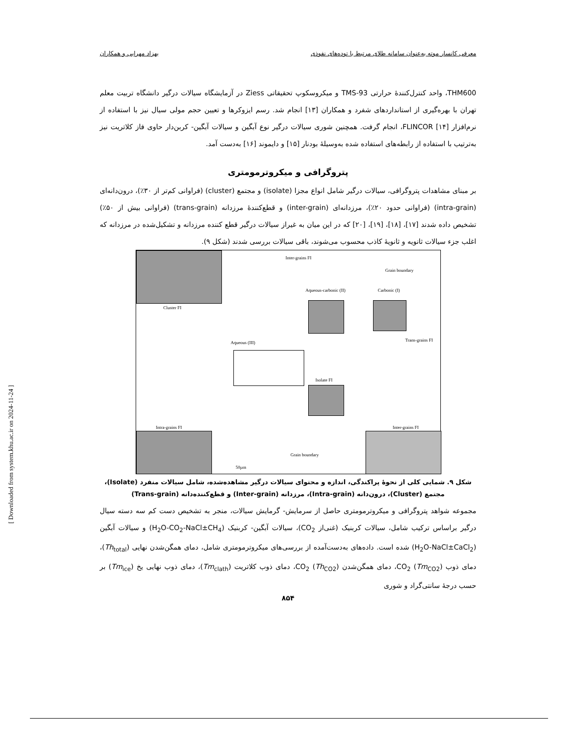معرفی کانسار موته به‌عنوان سامانه طلای مرتبط با توده‌های نفوذی بهزاد مهرابی و همکاران
THM600، واحد کنترل‌کنندهٔ حرارتی TMS-93 و میکروسکوپ تحقیقاتی Ziess در آزمایشگاه سیالات درگیر دانشگاه تربیت معلم تهران با بهره‌گیری از استانداردهای شفرد و همکاران [۱۳] انجام شد. رسم ایزوکرها و تعیین حجم مولی سیال نیز با استفاده از نرم‌افزار FLINCOR [۱۴]، انجام گرفت. همچنین شوری سیالات درگیر نوع آبگین و سیالات آبگین- کربن‌دار حاوی فاز کلاتریت نیز به‌ترتیب با استفاده از رابطه‌های استفاده شده به‌وسیلهٔ بودنار [۱۵] و دایموند [۱۶] به‌دست آمد.
پتروگرافی و میکروترمومتری
بر مبنای مشاهدات پتروگرافی، سیالات درگیر شامل انواع مجزا (isolate) و مجتمع (cluster) (فراوانی کم‌تر از ۳۰٪)، درون‌دانه‌ای (intra-grain) (فراوانی حدود ۲۰٪)، مرزدانه‌ای (inter-grain) و قطع‌کنندهٔ مرزدانه (trans-grain) (فراوانی بیش از ۵۰٪) تشخیص داده شدند [۱۷]، [۱۸]، [۱۹]، [۲۰] که در این میان به غیراز سیالات درگیر قطع کننده مرزدانه و تشکیل‌شده در مرزدانه که اغلب جزء سیالات ثانویه و ثانویهٔ کاذب محسوب می‌شوند، باقی سیالات بررسی شدند (شکل ۹).
Cluster FI
Inter-grains FI
Grain boundary
Aqueous-carbonic (II) Carbonic (I)
Aqueous (III) Trans-grains FI
Isolate FI
Intra-grains FI Inter-grains FI
Grain boundary
50µm
شکل ۹. شمایی کلی از نحوهٔ پراکندگی، اندازه و محتوای سیالات درگیر مشاهده‌شده، شامل سیالات منفرد (Isolate)، مجتمع (Cluster)، درون‌دانه (Intra-grain)، مرزدانه (Inter-grain) و قطع‌کننده‌دانه (Trans-grain)
مجموعه شواهد پتروگرافی و میکروترمومتری حاصل از سرمایش- گرمایش سیالات، منجر به تشخیص دست کم سه دسته سیال درگیر براساس ترکیب شامل، سیالات کربنیک (غنی‌از CO<sub>2</sub>)، سیالات آبگین- کربنیک (H<sub>2</sub>O-CO<sub>2</sub>-NaCl±CH<sub>4</sub>) و سیالات آبگین (H<sub>2</sub>O-NaCl±CaCl<sub>2</sub>) شده است. داده‌های به‌دست‌آمده از بررسی‌های میکروترمومتری شامل، دمای همگن‌شدن نهایی (Th<sub>total</sub>)، دمای ذوب CO<sub>2</sub> (Tm<sub>CO2</sub>)، دمای همگن‌شدن CO<sub>2</sub> (Th<sub>CO2</sub>)، دمای ذوب کلاتریت (Tm<sub>clath</sub>)، دمای ذوب نهایی یخ (Tm<sub>ice</sub>) بر حسب درجهٔ سانتی‌گراد و شوری
۸۵۴
[ Downloaded from system.khu.ac.ir on 2024-11-24 ]